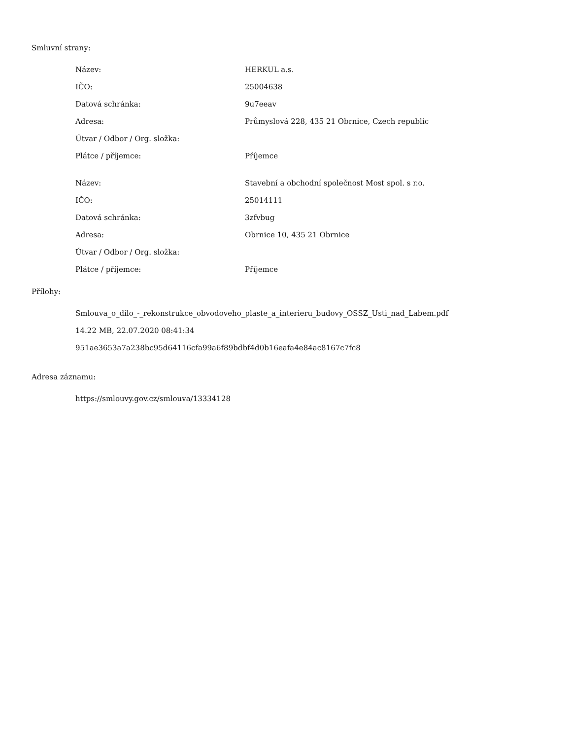Smluvní strany:
| Název: | HERKUL a.s. |
| IČO: | 25004638 |
| Datová schránka: | 9u7eeav |
| Adresa: | Průmyslová 228, 435 21 Obrnice, Czech republic |
| Útvar / Odbor / Org. složka: | |
| Plátce / příjemce: | Příjemce |
| Název: | Stavební a obchodní společnost Most spol. s r.o. |
| IČO: | 25014111 |
| Datová schránka: | 3zfvbug |
| Adresa: | Obrnice 10, 435 21 Obrnice |
| Útvar / Odbor / Org. složka: | |
| Plátce / příjemce: | Příjemce |
Přílohy:
Smlouva_o_dilo_-_rekonstrukce_obvodoveho_plaste_a_interieru_budovy_OSSZ_Usti_nad_Labem.pdf
14.22 MB, 22.07.2020 08:41:34
951ae3653a7a238bc95d64116cfa99a6f89bdbf4d0b16eafa4e84ac8167c7fc8
Adresa záznamu:
https://smlouvy.gov.cz/smlouva/13334128